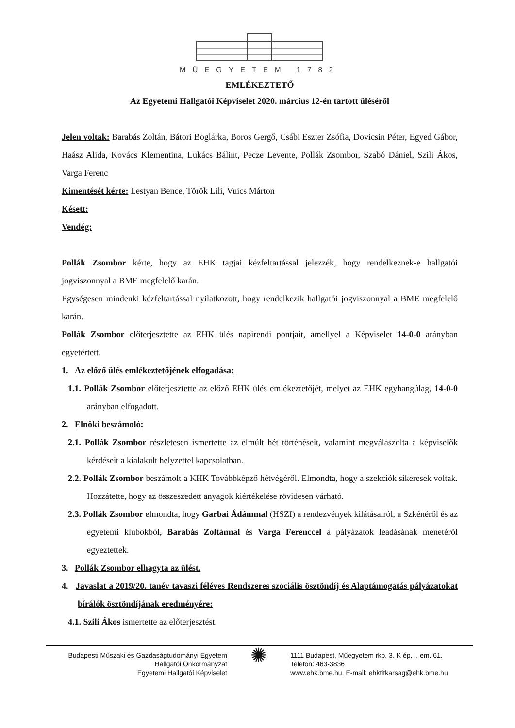MŰEGYETEM 1782
EMLÉKEZTETŐ
Az Egyetemi Hallgatói Képviselet 2020. március 12-én tartott üléséről
Jelen voltak: Barabás Zoltán, Bátori Boglárka, Boros Gergő, Csábi Eszter Zsófia, Dovicsin Péter, Egyed Gábor, Haász Alida, Kovács Klementina, Lukács Bálint, Pecze Levente, Pollák Zsombor, Szabó Dániel, Szili Ákos, Varga Ferenc
Kimentését kérte: Lestyan Bence, Török Lili, Vuics Márton
Késett:
Vendég:
Pollák Zsombor kérte, hogy az EHK tagjai kézfeltartással jelezzék, hogy rendelkeznek-e hallgatói jogviszonnyal a BME megfelelő karán.
Egységesen mindenki kézfeltartással nyilatkozott, hogy rendelkezik hallgatói jogviszonnyal a BME megfelelő karán.
Pollák Zsombor előterjesztette az EHK ülés napirendi pontjait, amellyel a Képviselet 14-0-0 arányban egyetértett.
1. Az előző ülés emlékeztetőjének elfogadása:
1.1. Pollák Zsombor előterjesztette az előző EHK ülés emlékeztetőjét, melyet az EHK egyhangúlag, 14-0-0 arányban elfogadott.
2. Elnöki beszámoló:
2.1. Pollák Zsombor részletesen ismertette az elmúlt hét történéseit, valamint megválaszolta a képviselők kérdéseit a kialakult helyzettel kapcsolatban.
2.2. Pollák Zsombor beszámolt a KHK Továbbképző hétvégéről. Elmondta, hogy a szekciók sikeresek voltak. Hozzátette, hogy az összeszedett anyagok kiértékelése rövidesen várható.
2.3. Pollák Zsombor elmondta, hogy Garbai Ádámmal (HSZI) a rendezvények kilátásairól, a Szkénéről és az egyetemi klubokból, Barabás Zoltánnal és Varga Ferenccel a pályázatok leadásának menetéről egyeztettek.
3. Pollák Zsombor elhagyta az ülést.
4. Javaslat a 2019/20. tanév tavaszi féléves Rendszeres szociális ösztöndíj és Alaptámogatás pályázatokat bírálók ösztöndíjának eredményére:
4.1. Szili Ákos ismertette az előterjesztést.
Budapesti Műszaki és Gazdaságtudományi Egyetem
Hallgatói Önkormányzat
Egyetemi Hallgatói Képviselet
✺
1111 Budapest, Műegyetem rkp. 3. K ép. I. em. 61.
Telefon: 463-3836
www.ehk.bme.hu, E-mail: ehktitkarsag@ehk.bme.hu